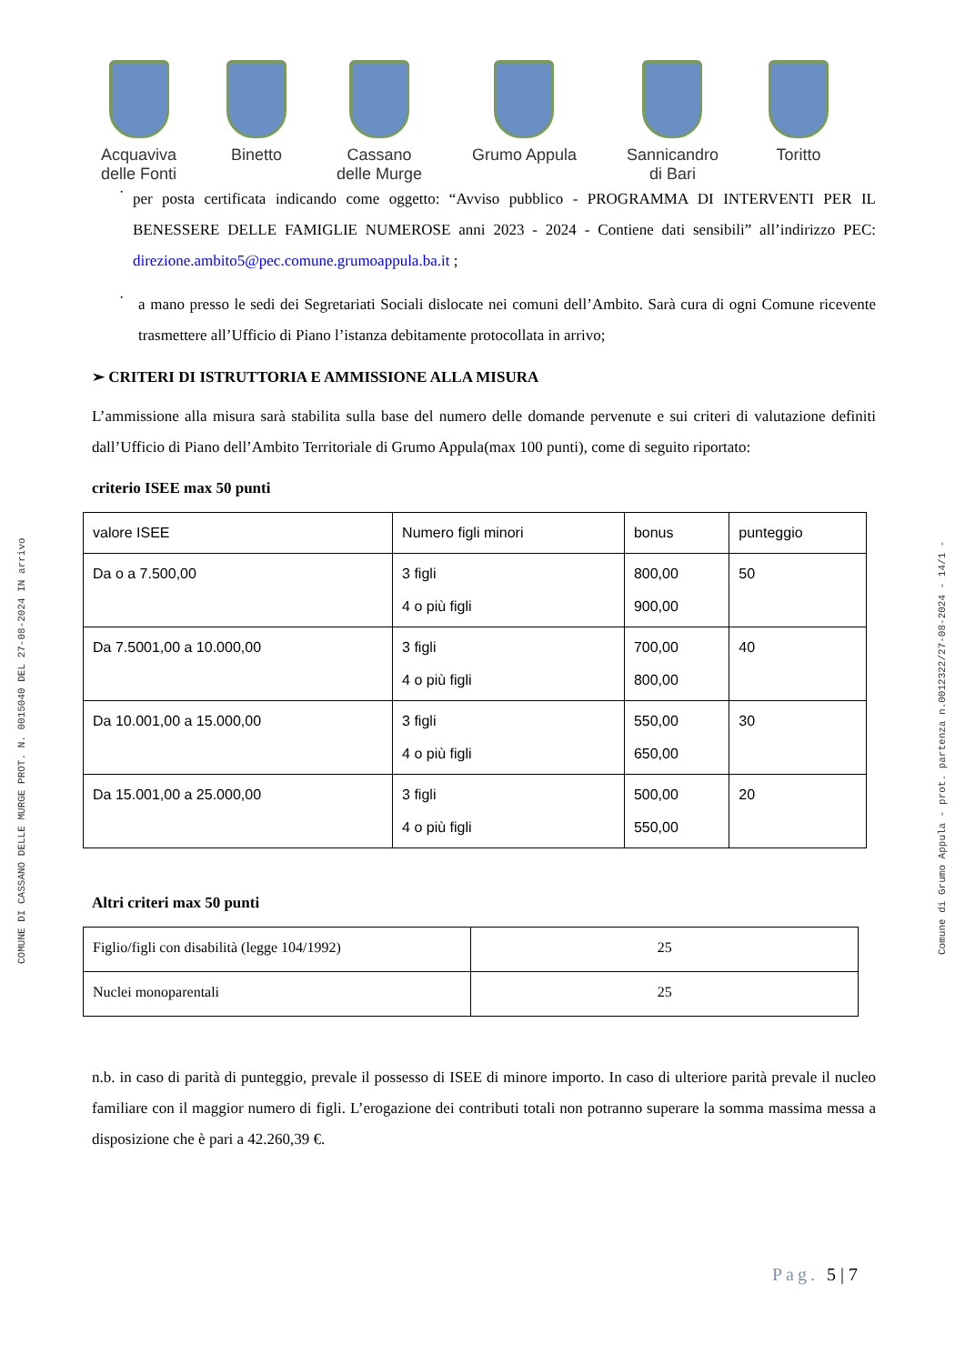COMUNE DI CASSANO DELLE MURGE PROT. N. 0015040 DEL 27-08-2024 IN arrivo
Comune di Grumo Appula - prot. partenza n.0012322/27-08-2024 - 14/1 -
Acquaviva
delle Fonti
Binetto Cassano
delle Murge
Grumo Appula Sannicandro
di Bari
Toritto
·
per posta certificata indicando come oggetto: “Avviso pubblico - PROGRAMMA DI INTERVENTI PER IL BENESSERE DELLE FAMIGLIE NUMEROSE anni 2023 - 2024 - Contiene dati sensibili” all’indirizzo PEC: direzione.ambito5@pec.comune.grumoappula.ba.it ;
·
a mano presso le sedi dei Segretariati Sociali dislocate nei comuni dell’Ambito. Sarà cura di ogni Comune ricevente trasmettere all’Ufficio di Piano l’istanza debitamente protocollata in arrivo;
➢ CRITERI DI ISTRUTTORIA E AMMISSIONE ALLA MISURA
L’ammissione alla misura sarà stabilita sulla base del numero delle domande pervenute e sui criteri di valutazione definiti dall’Ufficio di Piano dell’Ambito Territoriale di Grumo Appula(max 100 punti), come di seguito riportato:
criterio ISEE max 50 punti
| valore ISEE | Numero figli minori | bonus | punteggio |
| Da o a 7.500,00 | 3 figli 4 o più figli | 800,00 900,00 | 50 |
| Da 7.5001,00 a 10.000,00 | 3 figli 4 o più figli | 700,00 800,00 | 40 |
| Da 10.001,00 a 15.000,00 | 3 figli 4 o più figli | 550,00 650,00 | 30 |
| Da 15.001,00 a 25.000,00 | 3 figli 4 o più figli | 500,00 550,00 | 20 |
Altri criteri max 50 punti
| Figlio/figli con disabilità (legge 104/1992) | 25 |
| Nuclei monoparentali | 25 |
n.b. in caso di parità di punteggio, prevale il possesso di ISEE di minore importo. In caso di ulteriore parità prevale il nucleo familiare con il maggior numero di figli. L’erogazione dei contributi totali non potranno superare la somma massima messa a disposizione che è pari a 42.260,39 €.
Pag. 5 | 7